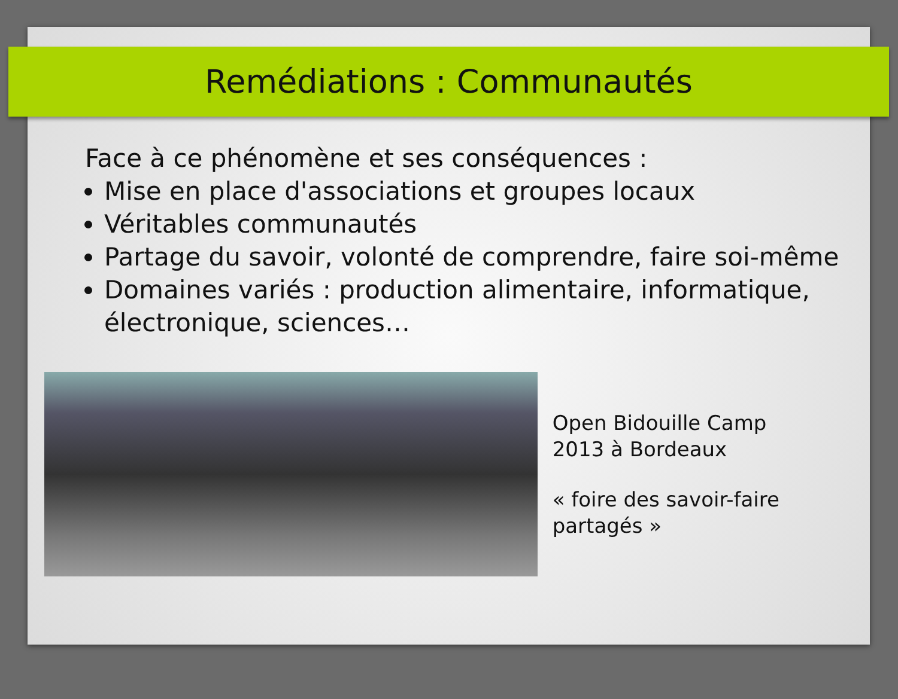Remédiations : Communautés
Face à ce phénomène et ses conséquences :
Mise en place d'associations et groupes locaux
Véritables communautés
Partage du savoir, volonté de comprendre, faire soi-même
Domaines variés : production alimentaire, informatique, électronique, sciences…
Open Bidouille Camp
2013 à Bordeaux
« foire des savoir-faire partagés »